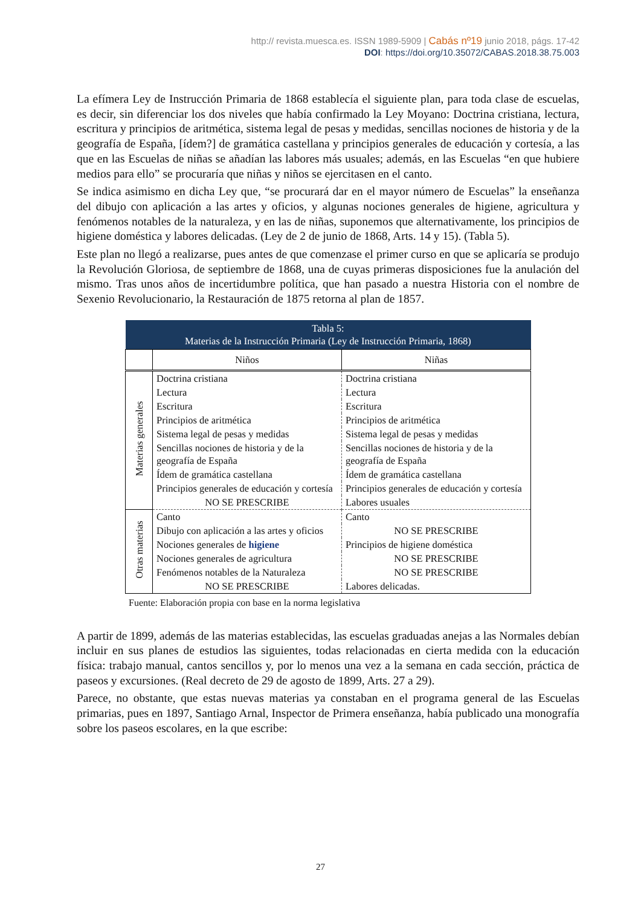http:// revista.muesca.es. ISSN 1989-5909 | Cabás nº19 junio 2018, págs. 17-42
DOI: https://doi.org/10.35072/CABAS.2018.38.75.003
La efímera Ley de Instrucción Primaria de 1868 establecía el siguiente plan, para toda clase de escuelas, es decir, sin diferenciar los dos niveles que había confirmado la Ley Moyano: Doctrina cristiana, lectura, escritura y principios de aritmética, sistema legal de pesas y medidas, sencillas nociones de historia y de la geografía de España, [ídem?] de gramática castellana y principios generales de educación y cortesía, a las que en las Escuelas de niñas se añadían las labores más usuales; además, en las Escuelas “en que hubiere medios para ello” se procuraría que niñas y niños se ejercitasen en el canto.
Se indica asimismo en dicha Ley que, “se procurará dar en el mayor número de Escuelas” la enseñanza del dibujo con aplicación a las artes y oficios, y algunas nociones generales de higiene, agricultura y fenómenos notables de la naturaleza, y en las de niñas, suponemos que alternativamente, los principios de higiene doméstica y labores delicadas. (Ley de 2 de junio de 1868, Arts. 14 y 15). (Tabla 5).
Este plan no llegó a realizarse, pues antes de que comenzase el primer curso en que se aplicaría se produjo la Revolución Gloriosa, de septiembre de 1868, una de cuyas primeras disposiciones fue la anulación del mismo. Tras unos años de incertidumbre política, que han pasado a nuestra Historia con el nombre de Sexenio Revolucionario, la Restauración de 1875 retorna al plan de 1857.
| Tabla 5: Materias de la Instrucción Primaria (Ley de Instrucción Primaria, 1868) | | |
| | Niños | Niñas |
| Materias generales | Doctrina cristiana | Doctrina cristiana |
| | Lectura | Lectura |
| | Escritura | Escritura |
| | Principios de aritmética | Principios de aritmética |
| | Sistema legal de pesas y medidas | Sistema legal de pesas y medidas |
| | Sencillas nociones de historia y de la geografía de España | Sencillas nociones de historia y de la geografía de España |
| | Ídem de gramática castellana | Ídem de gramática castellana |
| | Principios generales de educación y cortesía | Principios generales de educación y cortesía |
| | NO SE PRESCRIBE | Labores usuales |
| Otras materias | Canto | Canto |
| | Dibujo con aplicación a las artes y oficios | NO SE PRESCRIBE |
| | Nociones generales de higiene | Principios de higiene doméstica |
| | Nociones generales de agricultura | NO SE PRESCRIBE |
| | Fenómenos notables de la Naturaleza | NO SE PRESCRIBE |
| | NO SE PRESCRIBE | Labores delicadas. |
Fuente: Elaboración propia con base en la norma legislativa
A partir de 1899, además de las materias establecidas, las escuelas graduadas anejas a las Normales debían incluir en sus planes de estudios las siguientes, todas relacionadas en cierta medida con la educación física: trabajo manual, cantos sencillos y, por lo menos una vez a la semana en cada sección, práctica de paseos y excursiones. (Real decreto de 29 de agosto de 1899, Arts. 27 a 29).
Parece, no obstante, que estas nuevas materias ya constaban en el programa general de las Escuelas primarias, pues en 1897, Santiago Arnal, Inspector de Primera enseñanza, había publicado una monografía sobre los paseos escolares, en la que escribe:
27